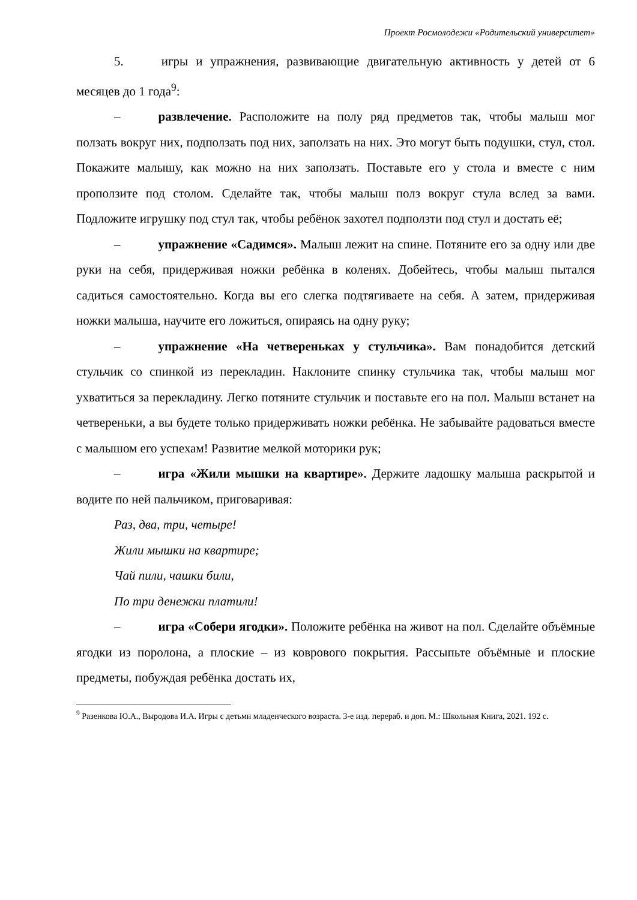Проект Росмолодежи «Родительский университет»
5. игры и упражнения, развивающие двигательную активность у детей от 6 месяцев до 1 года<sup>9</sup>:
– развлечение. Расположите на полу ряд предметов так, чтобы малыш мог ползать вокруг них, подползать под них, заползать на них. Это могут быть подушки, стул, стол. Покажите малышу, как можно на них заползать. Поставьте его у стола и вместе с ним проползите под столом. Сделайте так, чтобы малыш полз вокруг стула вслед за вами. Подложите игрушку под стул так, чтобы ребёнок захотел подползти под стул и достать её;
– упражнение «Садимся». Малыш лежит на спине. Потяните его за одну или две руки на себя, придерживая ножки ребёнка в коленях. Добейтесь, чтобы малыш пытался садиться самостоятельно. Когда вы его слегка подтягиваете на себя. А затем, придерживая ножки малыша, научите его ложиться, опираясь на одну руку;
– упражнение «На четвереньках у стульчика». Вам понадобится детский стульчик со спинкой из перекладин. Наклоните спинку стульчика так, чтобы малыш мог ухватиться за перекладину. Легко потяните стульчик и поставьте его на пол. Малыш встанет на четвереньки, а вы будете только придерживать ножки ребёнка. Не забывайте радоваться вместе с малышом его успехам! Развитие мелкой моторики рук;
– игра «Жили мышки на квартире». Держите ладошку малыша раскрытой и водите по ней пальчиком, приговаривая:
Раз, два, три, четыре!
Жили мышки на квартире;
Чай пили, чашки били,
По три денежки платили!
– игра «Собери ягодки». Положите ребёнка на живот на пол. Сделайте объёмные ягодки из поролона, а плоские – из коврового покрытия. Рассыпьте объёмные и плоские предметы, побуждая ребёнка достать их,
<sup>9</sup> Разенкова Ю.А., Выродова И.А. Игры с детьми младенческого возраста. 3-е изд. перераб. и доп. М.: Школьная Книга, 2021. 192 с.